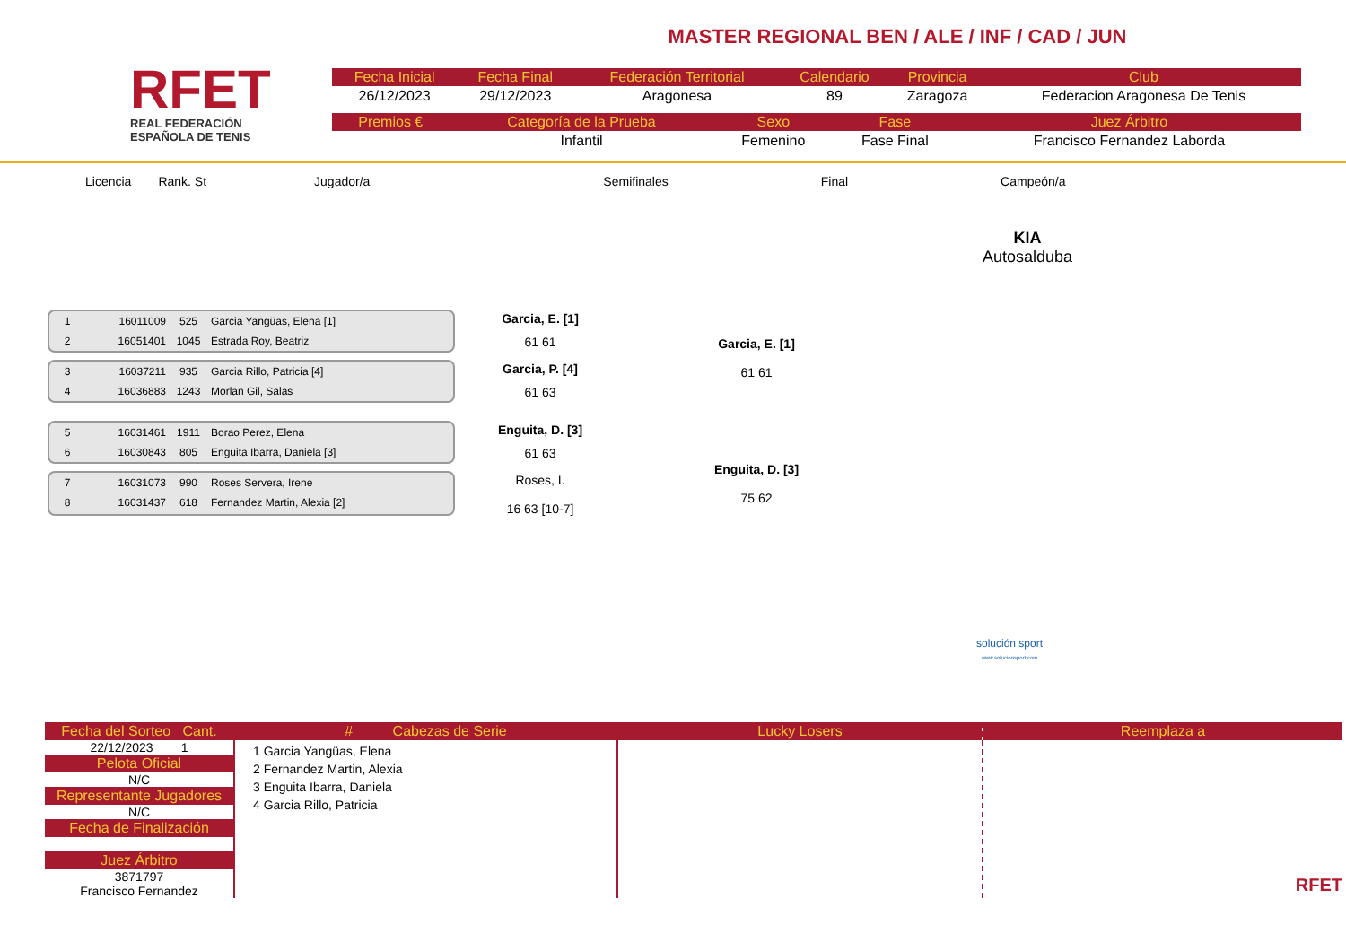RFET
REAL FEDERACIÓN
ESPAÑOLA DE TENIS
MASTER REGIONAL BEN / ALE / INF / CAD / JUN
| Fecha Inicial | Fecha Final | Federación Territorial | Calendario | Provincia | Club |
| --- | --- | --- | --- | --- | --- |
| 26/12/2023 | 29/12/2023 | Aragonesa | 89 | Zaragoza | Federacion Aragonesa De Tenis |
| Premios € | Categoría de la Prueba | Sexo | Fase | Juez Árbitro |
| --- | --- | --- | --- | --- |
| | Infantil | Femenino | Fase Final | Francisco Fernandez Laborda |
Licencia Rank. St Jugador/a Semifinales Final Campeón/a
KIA
Autosalduba
1 16011009 525 Garcia Yangüas, Elena [1]
2 16051401 1045 Estrada Roy, Beatriz
Garcia, E. [1]
61 61
3 16037211 935 Garcia Rillo, Patricia [4]
4 16036883 1243 Morlan Gil, Salas
Garcia, P. [4]
61 63
5 16031461 1911 Borao Perez, Elena
6 16030843 805 Enguita Ibarra, Daniela [3]
Enguita, D. [3]
61 63
7 16031073 990 Roses Servera, Irene
8 16031437 618 Fernandez Martin, Alexia [2]
Roses, I.
16 63 [10-7]
Garcia, E. [1]
61 61
Enguita, D. [3]
75 62
solución sport
www.solucionsport.com
Fecha del Sorteo Cant.
22/12/2023 1
Pelota Oficial
N/C
Representante Jugadores
N/C
Fecha de Finalización
Juez Árbitro
3871797
Francisco Fernandez
# Cabezas de Serie
1 Garcia Yangüas, Elena
2 Fernandez Martin, Alexia
3 Enguita Ibarra, Daniela
4 Garcia Rillo, Patricia
Lucky Losers Reemplaza a
RFET